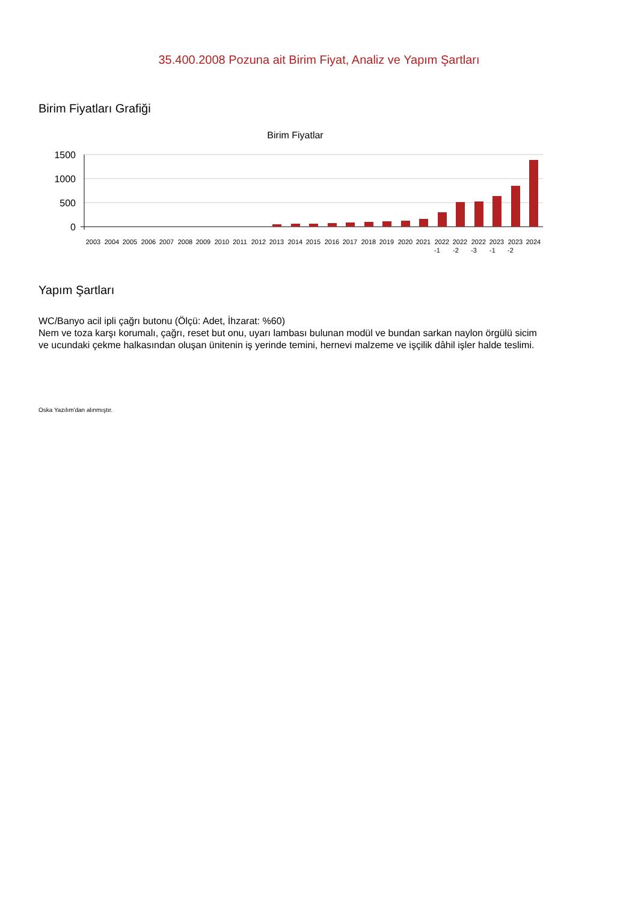35.400.2008 Pozuna ait Birim Fiyat, Analiz ve Yapım Şartları
Birim Fiyatları Grafiği
Birim Fiyatlar
1500
1000
500
0
2003
2004
2005
2006
2007
2008
2009
2010
2011
2012
2013
2014
2015
2016
2017
2018
2019
2020
2021
2022
2022
2022
2023
2023
2024
-1
-2
-3
-1
-2
Yapım Şartları
WC/Banyo acil ipli çağrı butonu (Ölçü: Adet, İhzarat: %60)
Nem ve toza karşı korumalı, çağrı, reset but onu, uyarı lambası bulunan modül ve bundan sarkan naylon örgülü sicim ve ucundaki çekme halkasından oluşan ünitenin iş yerinde temini, hernevi malzeme ve işçilik dâhil işler halde teslimi.
Oska Yazılım'dan alınmıştır.